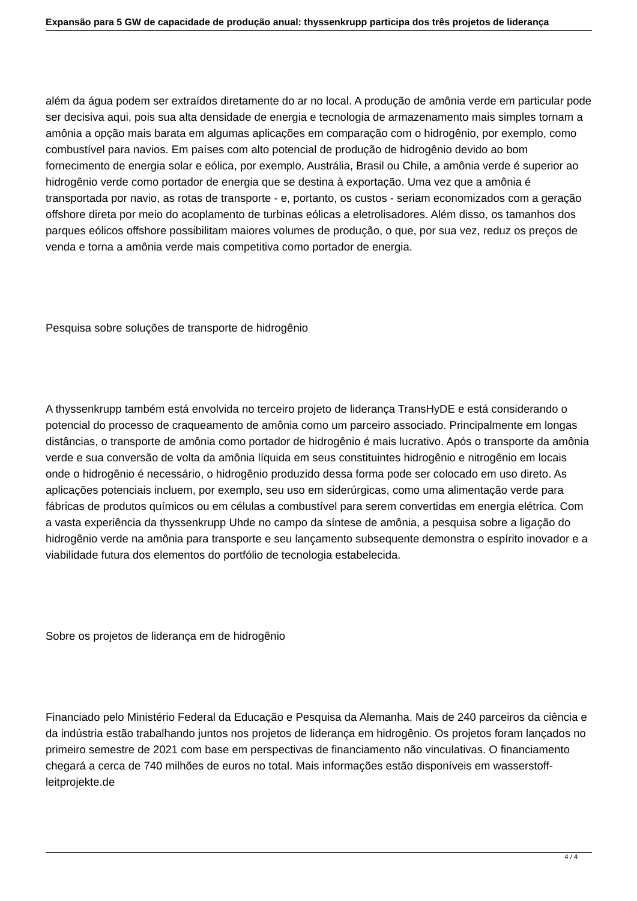Expansão para 5 GW de capacidade de produção anual: thyssenkrupp participa dos três projetos de liderança
além da água podem ser extraídos diretamente do ar no local. A produção de amônia verde em particular pode ser decisiva aqui, pois sua alta densidade de energia e tecnologia de armazenamento mais simples tornam a amônia a opção mais barata em algumas aplicações em comparação com o hidrogênio, por exemplo, como combustível para navios. Em países com alto potencial de produção de hidrogênio devido ao bom fornecimento de energia solar e eólica, por exemplo, Austrália, Brasil ou Chile, a amônia verde é superior ao hidrogênio verde como portador de energia que se destina à exportação. Uma vez que a amônia é transportada por navio, as rotas de transporte - e, portanto, os custos - seriam economizados com a geração offshore direta por meio do acoplamento de turbinas eólicas a eletrolisadores. Além disso, os tamanhos dos parques eólicos offshore possibilitam maiores volumes de produção, o que, por sua vez, reduz os preços de venda e torna a amônia verde mais competitiva como portador de energia.
Pesquisa sobre soluções de transporte de hidrogênio
A thyssenkrupp também está envolvida no terceiro projeto de liderança TransHyDE e está considerando o potencial do processo de craqueamento de amônia como um parceiro associado. Principalmente em longas distâncias, o transporte de amônia como portador de hidrogênio é mais lucrativo. Após o transporte da amônia verde e sua conversão de volta da amônia líquida em seus constituintes hidrogênio e nitrogênio em locais onde o hidrogênio é necessário, o hidrogênio produzido dessa forma pode ser colocado em uso direto. As aplicações potenciais incluem, por exemplo, seu uso em siderúrgicas, como uma alimentação verde para fábricas de produtos químicos ou em células a combustível para serem convertidas em energia elétrica. Com a vasta experiência da thyssenkrupp Uhde no campo da síntese de amônia, a pesquisa sobre a ligação do hidrogênio verde na amônia para transporte e seu lançamento subsequente demonstra o espírito inovador e a viabilidade futura dos elementos do portfólio de tecnologia estabelecida.
Sobre os projetos de liderança em de hidrogênio
Financiado pelo Ministério Federal da Educação e Pesquisa da Alemanha. Mais de 240 parceiros da ciência e da indústria estão trabalhando juntos nos projetos de liderança em hidrogênio. Os projetos foram lançados no primeiro semestre de 2021 com base em perspectivas de financiamento não vinculativas. O financiamento chegará a cerca de 740 milhões de euros no total. Mais informações estão disponíveis em wasserstoff-leitprojekte.de
4 / 4